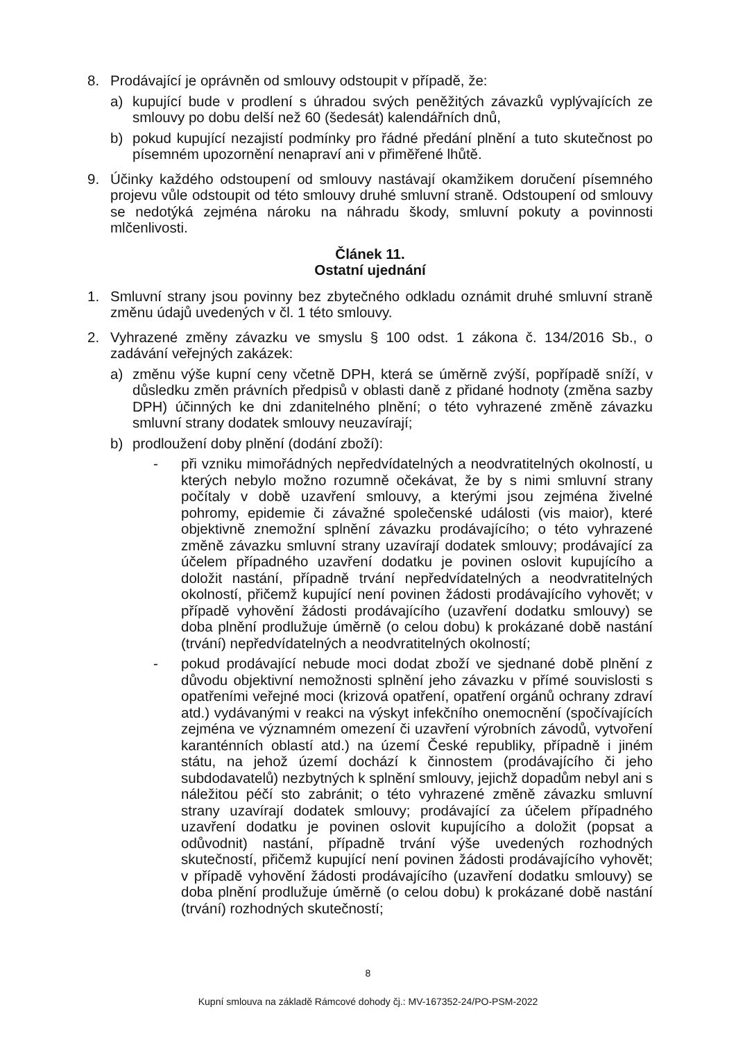8. Prodávající je oprávněn od smlouvy odstoupit v případě, že:
a) kupující bude v prodlení s úhradou svých peněžitých závazků vyplývajících ze smlouvy po dobu delší než 60 (šedesát) kalendářních dnů,
b) pokud kupující nezajistí podmínky pro řádné předání plnění a tuto skutečnost po písemném upozornění nenapraví ani v přiměřené lhůtě.
9. Účinky každého odstoupení od smlouvy nastávají okamžikem doručení písemného projevu vůle odstoupit od této smlouvy druhé smluvní straně. Odstoupení od smlouvy se nedotýká zejména nároku na náhradu škody, smluvní pokuty a povinnosti mlčenlivosti.
Článek 11.
Ostatní ujednání
1. Smluvní strany jsou povinny bez zbytečného odkladu oznámit druhé smluvní straně změnu údajů uvedených v čl. 1 této smlouvy.
2. Vyhrazené změny závazku ve smyslu § 100 odst. 1 zákona č. 134/2016 Sb., o zadávání veřejných zakázek:
a) změnu výše kupní ceny včetně DPH, která se úměrně zvýší, popřípadě sníží, v důsledku změn právních předpisů v oblasti daně z přidané hodnoty (změna sazby DPH) účinných ke dni zdanitelného plnění; o této vyhrazené změně závazku smluvní strany dodatek smlouvy neuzavírají;
b) prodloužení doby plnění (dodání zboží):
- při vzniku mimořádných nepředvídatelných a neodvratitelných okolností, u kterých nebylo možno rozumně očekávat, že by s nimi smluvní strany počítaly v době uzavření smlouvy, a kterými jsou zejména živelné pohromy, epidemie či závažné společenské události (vis maior), které objektivně znemožní splnění závazku prodávajícího; o této vyhrazené změně závazku smluvní strany uzavírají dodatek smlouvy; prodávající za účelem případného uzavření dodatku je povinen oslovit kupujícího a doložit nastání, případně trvání nepředvídatelných a neodvratitelných okolností, přičemž kupující není povinen žádosti prodávajícího vyhovět; v případě vyhovění žádosti prodávajícího (uzavření dodatku smlouvy) se doba plnění prodlužuje úměrně (o celou dobu) k prokázané době nastání (trvání) nepředvídatelných a neodvratitelných okolností;
- pokud prodávající nebude moci dodat zboží ve sjednané době plnění z důvodu objektivní nemožnosti splnění jeho závazku v přímé souvislosti s opatřeními veřejné moci (krizová opatření, opatření orgánů ochrany zdraví atd.) vydávanými v reakci na výskyt infekčního onemocnění (spočívajících zejména ve významném omezení či uzavření výrobních závodů, vytvoření karanténních oblastí atd.) na území České republiky, případně i jiném státu, na jehož území dochází k činnostem (prodávajícího či jeho subdodavatelů) nezbytných k splnění smlouvy, jejichž dopadům nebyl ani s náležitou péčí sto zabránit; o této vyhrazené změně závazku smluvní strany uzavírají dodatek smlouvy; prodávající za účelem případného uzavření dodatku je povinen oslovit kupujícího a doložit (popsat a odůvodnit) nastání, případně trvání výše uvedených rozhodných skutečností, přičemž kupující není povinen žádosti prodávajícího vyhovět; v případě vyhovění žádosti prodávajícího (uzavření dodatku smlouvy) se doba plnění prodlužuje úměrně (o celou dobu) k prokázané době nastání (trvání) rozhodných skutečností;
8
Kupní smlouva na základě Rámcové dohody čj.: MV-167352-24/PO-PSM-2022